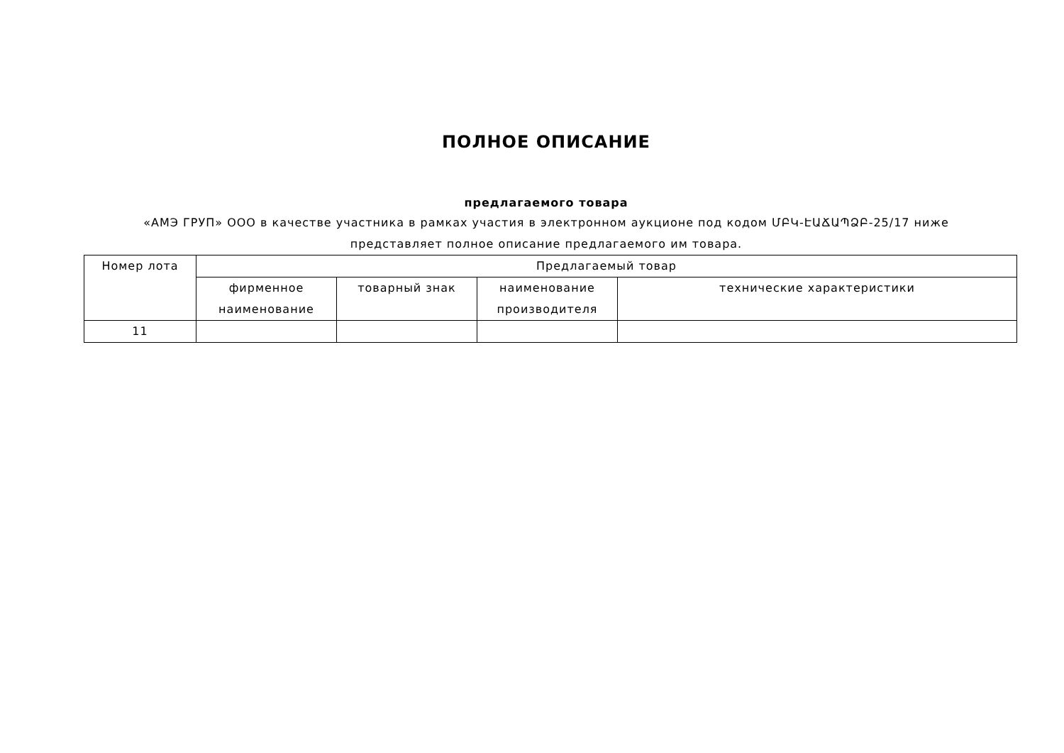ПОЛНОЕ ОПИСАНИЕ
предлагаемого товара
«АМЭ ГРУП» ООО в качестве участника в рамках участия в электронном аукционе под кодом ՄԲԿ-ԷԱՃԱՊՁԲ-25/17 ниже представляет полное описание предлагаемого им товара.
| Номер лота | Предлагаемый товар | | | |
| | фирменное наименование | товарный знак | наименование производителя | технические характеристики |
| 11 | | | | |